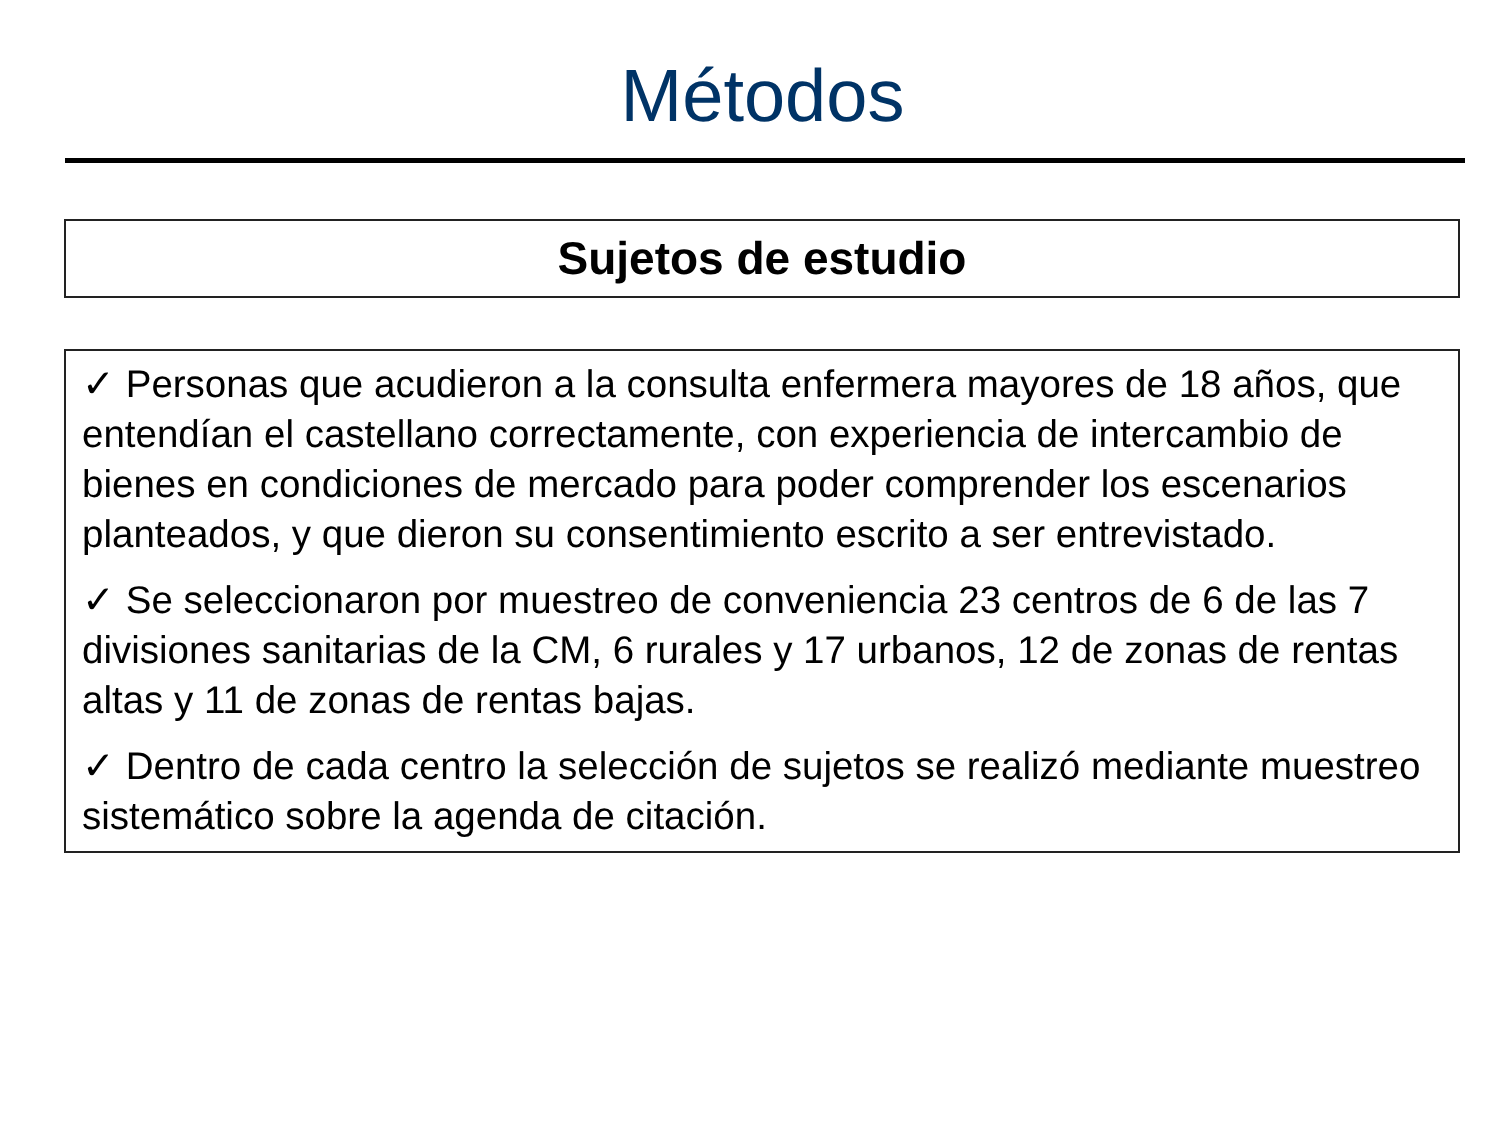Métodos
Sujetos de estudio
✓ Personas que acudieron a la consulta enfermera mayores de 18 años, que entendían el castellano correctamente, con experiencia de intercambio de bienes en condiciones de mercado para poder comprender los escenarios planteados, y que dieron su consentimiento escrito a ser entrevistado.
✓ Se seleccionaron por muestreo de conveniencia 23 centros de 6 de las 7 divisiones sanitarias de la CM, 6 rurales y 17 urbanos, 12 de zonas de rentas altas y 11 de zonas de rentas bajas.
✓ Dentro de cada centro la selección de sujetos se realizó mediante muestreo sistemático sobre la agenda de citación.